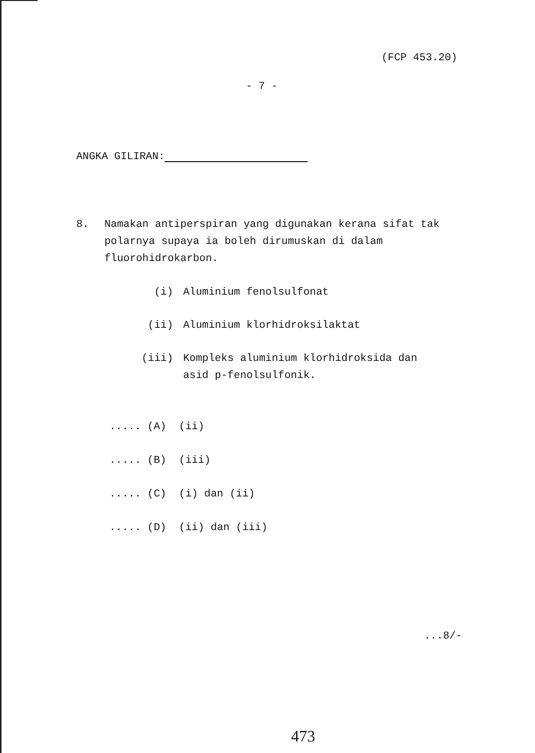(FCP 453.20)
- 7 -
ANGKA GILIRAN:
8.
Namakan antiperspiran yang digunakan kerana sifat tak polarnya supaya ia boleh dirumuskan di dalam fluorohidrokarbon.
(i) Aluminium fenolsulfonat
(ii) Aluminium klorhidroksilaktat
(iii) Kompleks aluminium klorhidroksida dan
asid p-fenolsulfonik.
..... (A) (ii)
..... (B) (iii)
..... (C) (i) dan (ii)
..... (D) (ii) dan (iii)
...8/-
473